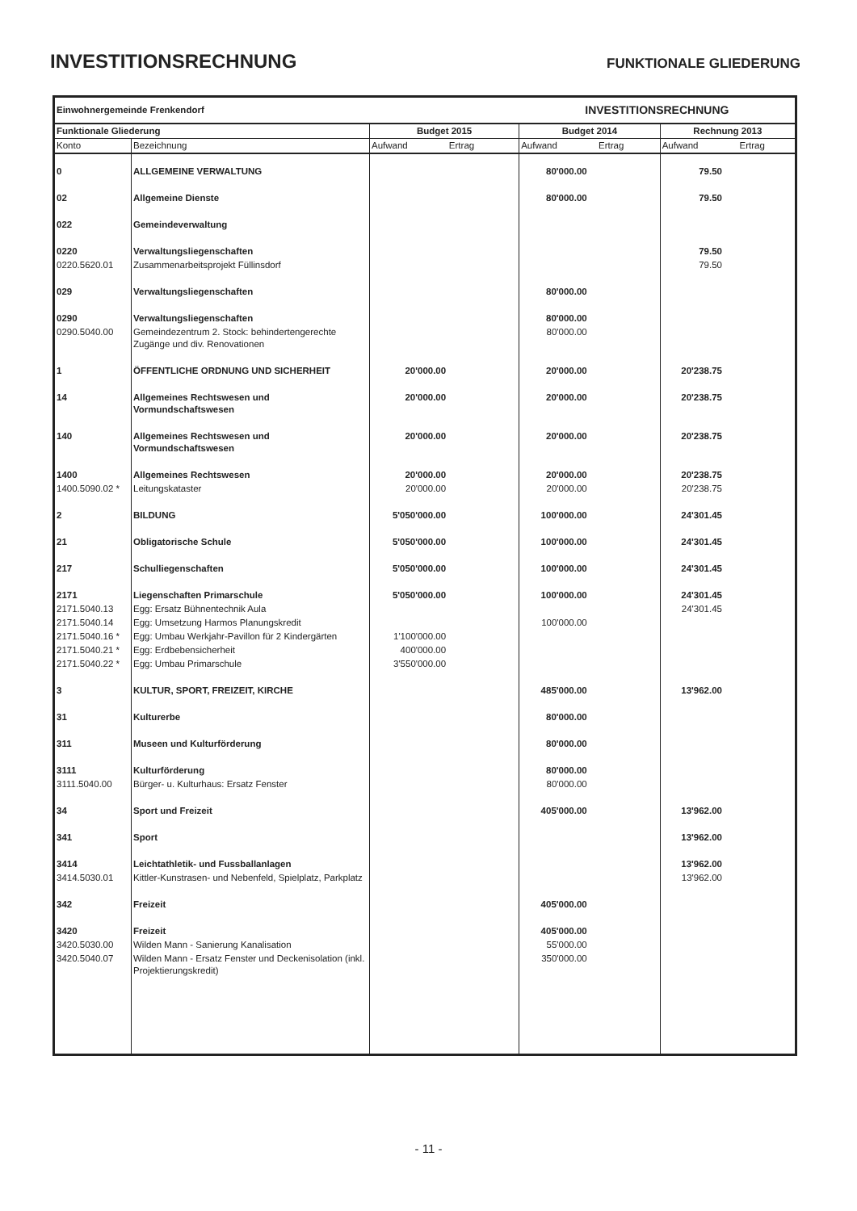INVESTITIONSRECHNUNG
FUNKTIONALE GLIEDERUNG
| Einwohnergemeinde Frenkendorf | | | INVESTITIONSRECHNUNG | |
| Funktionale Gliederung | | Budget 2015 | Budget 2014 | Rechnung 2013 |
| Konto | Bezeichnung | Aufwand Ertrag | Aufwand Ertrag | Aufwand Ertrag |
| 0 | ALLGEMEINE VERWALTUNG | | 80'000.00 | 79.50 |
| 02 | Allgemeine Dienste | | 80'000.00 | 79.50 |
| 022 | Gemeindeverwaltung | | | |
| 0220 | Verwaltungsliegenschaften | | | 79.50 |
| 0220.5620.01 | Zusammenarbeitsprojekt Füllinsdorf | | | 79.50 |
| 029 | Verwaltungsliegenschaften | | 80'000.00 | |
| 0290 | Verwaltungsliegenschaften | | 80'000.00 | |
| 0290.5040.00 | Gemeindezentrum 2. Stock: behindertengerechte Zugänge und div. Renovationen | | 80'000.00 | |
| 1 | ÖFFENTLICHE ORDNUNG UND SICHERHEIT | 20'000.00 | 20'000.00 | 20'238.75 |
| 14 | Allgemeines Rechtswesen und Vormundschaftswesen | 20'000.00 | 20'000.00 | 20'238.75 |
| 140 | Allgemeines Rechtswesen und Vormundschaftswesen | 20'000.00 | 20'000.00 | 20'238.75 |
| 1400 | Allgemeines Rechtswesen | 20'000.00 | 20'000.00 | 20'238.75 |
| 1400.5090.02 * | Leitungskataster | 20'000.00 | 20'000.00 | 20'238.75 |
| 2 | BILDUNG | 5'050'000.00 | 100'000.00 | 24'301.45 |
| 21 | Obligatorische Schule | 5'050'000.00 | 100'000.00 | 24'301.45 |
| 217 | Schulliegenschaften | 5'050'000.00 | 100'000.00 | 24'301.45 |
| 2171 | Liegenschaften Primarschule | 5'050'000.00 | 100'000.00 | 24'301.45 |
| 2171.5040.13 | Egg: Ersatz Bühnentechnik Aula | | | 24'301.45 |
| 2171.5040.14 | Egg: Umsetzung Harmos Planungskredit | | 100'000.00 | |
| 2171.5040.16 * | Egg: Umbau Werkjahr-Pavillon für 2 Kindergärten | 1'100'000.00 | | |
| 2171.5040.21 * | Egg: Erdbebensicherheit | 400'000.00 | | |
| 2171.5040.22 * | Egg: Umbau Primarschule | 3'550'000.00 | | |
| 3 | KULTUR, SPORT, FREIZEIT, KIRCHE | | 485'000.00 | 13'962.00 |
| 31 | Kulturerbe | | 80'000.00 | |
| 311 | Museen und Kulturförderung | | 80'000.00 | |
| 3111 | Kulturförderung | | 80'000.00 | |
| 3111.5040.00 | Bürger- u. Kulturhaus: Ersatz Fenster | | 80'000.00 | |
| 34 | Sport und Freizeit | | 405'000.00 | 13'962.00 |
| 341 | Sport | | | 13'962.00 |
| 3414 | Leichtathletik- und Fussballanlagen | | | 13'962.00 |
| 3414.5030.01 | Kittler-Kunstrasen- und Nebenfeld, Spielplatz, Parkplatz | | | 13'962.00 |
| 342 | Freizeit | | 405'000.00 | |
| 3420 | Freizeit | | 405'000.00 | |
| 3420.5030.00 | Wilden Mann - Sanierung Kanalisation | | 55'000.00 | |
| 3420.5040.07 | Wilden Mann - Ersatz Fenster und Deckenisolation (inkl. Projektierungskredit) | | 350'000.00 | |
- 11 -